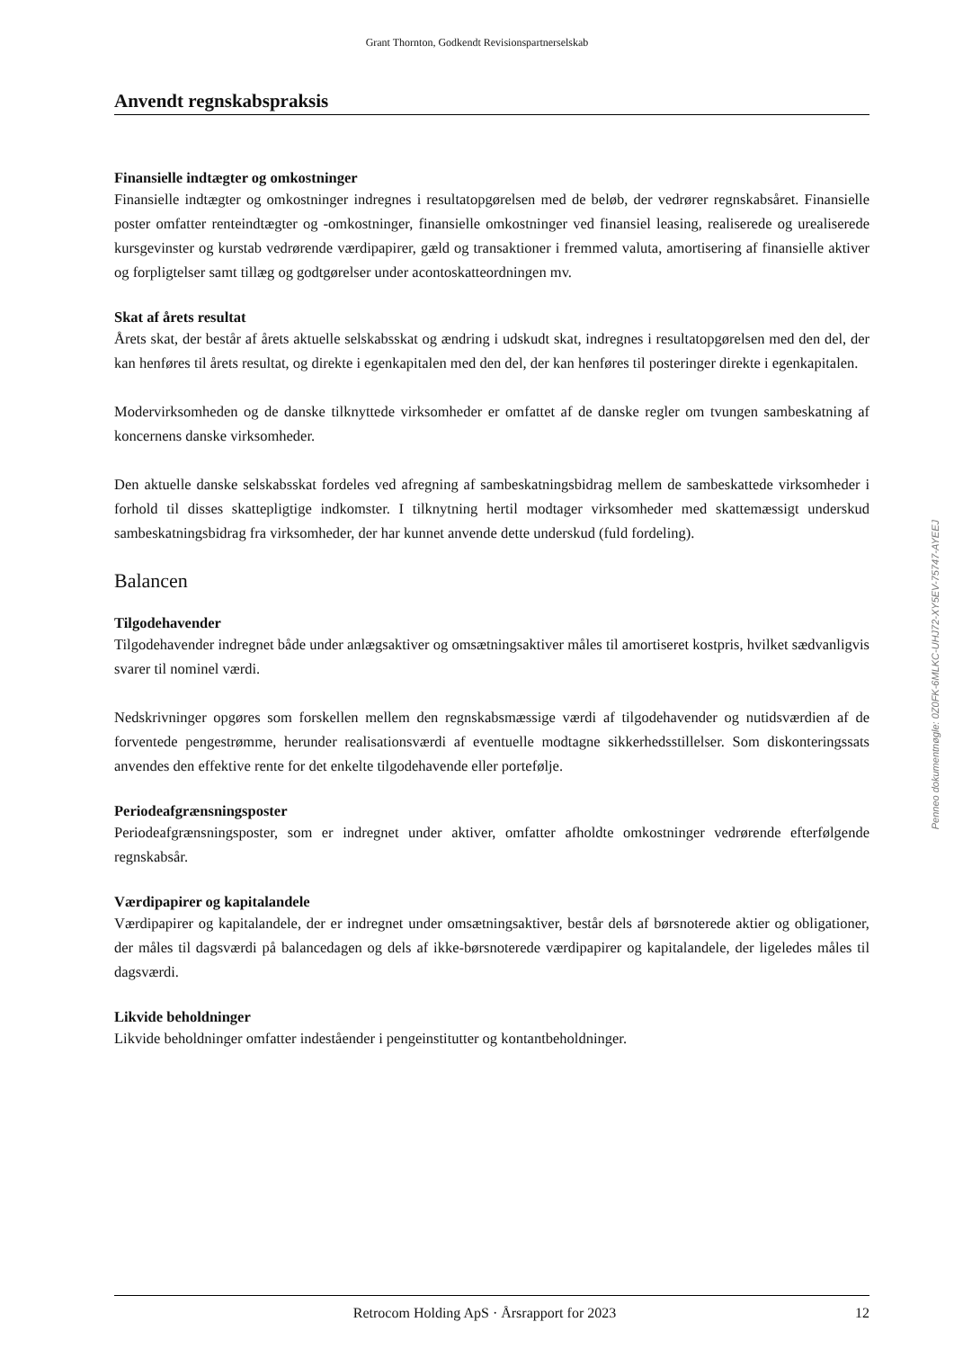Grant Thornton, Godkendt Revisionspartnerselskab
Anvendt regnskabspraksis
Finansielle indtægter og omkostninger
Finansielle indtægter og omkostninger indregnes i resultatopgørelsen med de beløb, der vedrører regnskabsåret. Finansielle poster omfatter renteindtægter og -omkostninger, finansielle omkostninger ved finansiel leasing, realiserede og urealiserede kursgevinster og kurstab vedrørende værdipapirer, gæld og transaktioner i fremmed valuta, amortisering af finansielle aktiver og forpligtelser samt tillæg og godtgørelser under acontoskatteordningen mv.
Skat af årets resultat
Årets skat, der består af årets aktuelle selskabsskat og ændring i udskudt skat, indregnes i resultatopgørelsen med den del, der kan henføres til årets resultat, og direkte i egenkapitalen med den del, der kan henføres til posteringer direkte i egenkapitalen.
Modervirksomheden og de danske tilknyttede virksomheder er omfattet af de danske regler om tvungen sambeskatning af koncernens danske virksomheder.
Den aktuelle danske selskabsskat fordeles ved afregning af sambeskatningsbidrag mellem de sambeskattede virksomheder i forhold til disses skattepligtige indkomster. I tilknytning hertil modtager virksomheder med skattemæssigt underskud sambeskatningsbidrag fra virksomheder, der har kunnet anvende dette underskud (fuld fordeling).
Balancen
Tilgodehavender
Tilgodehavender indregnet både under anlægsaktiver og omsætningsaktiver måles til amortiseret kostpris, hvilket sædvanligvis svarer til nominel værdi.
Nedskrivninger opgøres som forskellen mellem den regnskabsmæssige værdi af tilgodehavender og nutidsværdien af de forventede pengestrømme, herunder realisationsværdi af eventuelle modtagne sikkerhedsstillelser. Som diskonteringssats anvendes den effektive rente for det enkelte tilgodehavende eller portefølje.
Periodeafgrænsningsposter
Periodeafgrænsningsposter, som er indregnet under aktiver, omfatter afholdte omkostninger vedrørende efterfølgende regnskabsår.
Værdipapirer og kapitalandele
Værdipapirer og kapitalandele, der er indregnet under omsætningsaktiver, består dels af børsnoterede aktier og obligationer, der måles til dagsværdi på balancedagen og dels af ikke-børsnoterede værdipapirer og kapitalandele, der ligeledes måles til dagsværdi.
Likvide beholdninger
Likvide beholdninger omfatter indeståender i pengeinstitutter og kontantbeholdninger.
Penneo dokumentnøgle: 0Z0FK-6MLKC-UHJ72-XY5EV-75747-AYEEJ
Retrocom Holding ApS · Årsrapport for 2023 12